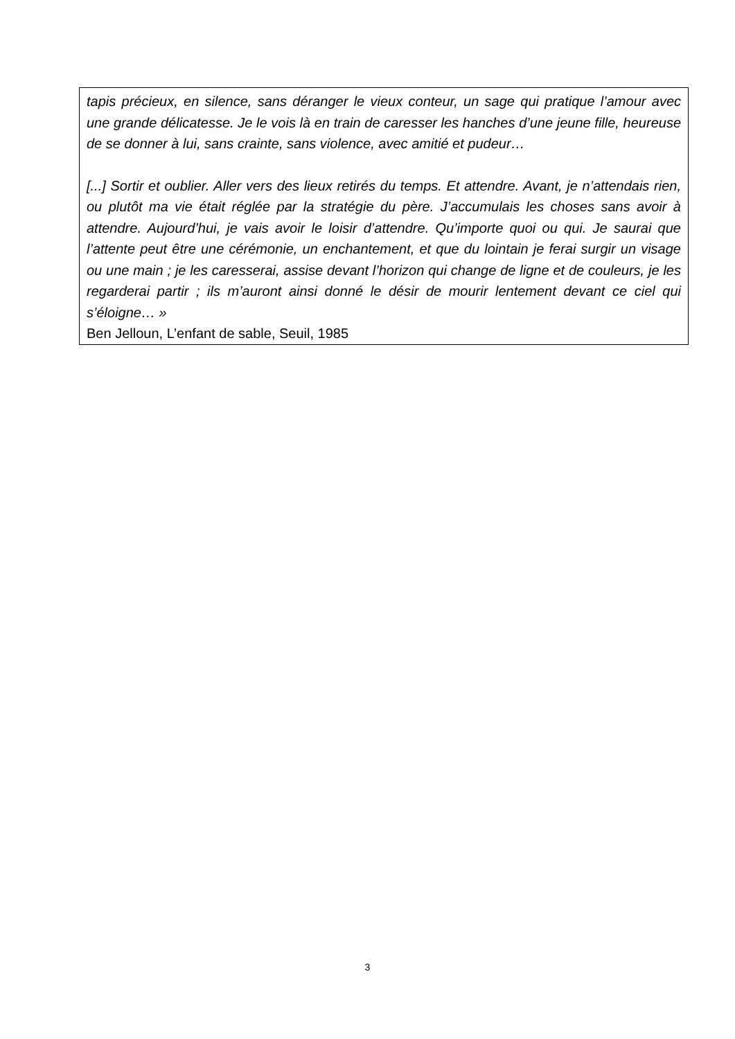tapis précieux, en silence, sans déranger le vieux conteur, un sage qui pratique l’amour avec une grande délicatesse. Je le vois là en train de caresser les hanches d’une jeune fille, heureuse de se donner à lui, sans crainte, sans violence, avec amitié et pudeur…
[...] Sortir et oublier. Aller vers des lieux retirés du temps. Et attendre. Avant, je n’attendais rien, ou plutôt ma vie était réglée par la stratégie du père. J’accumulais les choses sans avoir à attendre. Aujourd’hui, je vais avoir le loisir d’attendre. Qu’importe quoi ou qui. Je saurai que l’attente peut être une cérémonie, un enchantement, et que du lointain je ferai surgir un visage ou une main ; je les caresserai, assise devant l’horizon qui change de ligne et de couleurs, je les regarderai partir ; ils m’auront ainsi donné le désir de mourir lentement devant ce ciel qui s’éloigne… »
Ben Jelloun, L’enfant de sable, Seuil, 1985
3